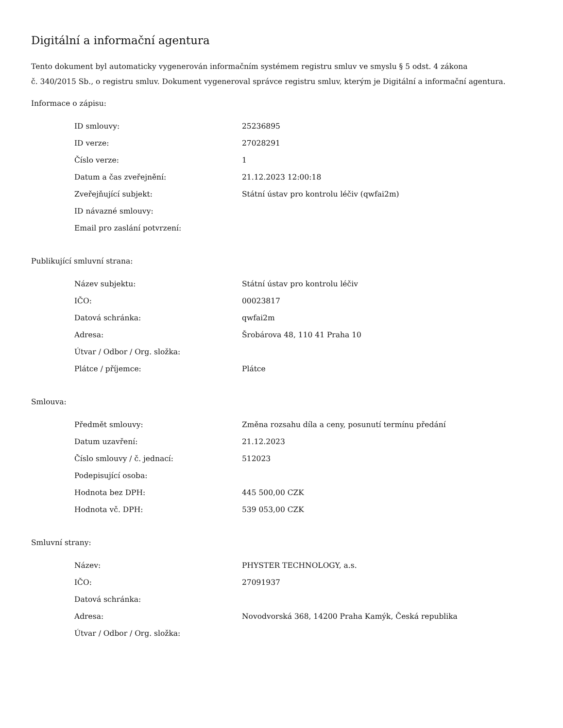Digitální a informační agentura
Tento dokument byl automaticky vygenerován informačním systémem registru smluv ve smyslu § 5 odst. 4 zákona
č. 340/2015 Sb., o registru smluv. Dokument vygeneroval správce registru smluv, kterým je Digitální a informační agentura.
Informace o zápisu:
| ID smlouvy: | 25236895 |
| ID verze: | 27028291 |
| Číslo verze: | 1 |
| Datum a čas zveřejnění: | 21.12.2023 12:00:18 |
| Zveřejňující subjekt: | Státní ústav pro kontrolu léčiv (qwfai2m) |
| ID návazné smlouvy: | |
| Email pro zaslání potvrzení: | |
Publikující smluvní strana:
| Název subjektu: | Státní ústav pro kontrolu léčiv |
| IČO: | 00023817 |
| Datová schránka: | qwfai2m |
| Adresa: | Šrobárova 48, 110 41 Praha 10 |
| Útvar / Odbor / Org. složka: | |
| Plátce / příjemce: | Plátce |
Smlouva:
| Předmět smlouvy: | Změna rozsahu díla a ceny, posunutí termínu předání |
| Datum uzavření: | 21.12.2023 |
| Číslo smlouvy / č. jednací: | 512023 |
| Podepisující osoba: | |
| Hodnota bez DPH: | 445 500,00 CZK |
| Hodnota vč. DPH: | 539 053,00 CZK |
Smluvní strany:
| Název: | PHYSTER TECHNOLOGY, a.s. |
| IČO: | 27091937 |
| Datová schránka: | |
| Adresa: | Novodvorská 368, 14200 Praha Kamýk, Česká republika |
| Útvar / Odbor / Org. složka: | |